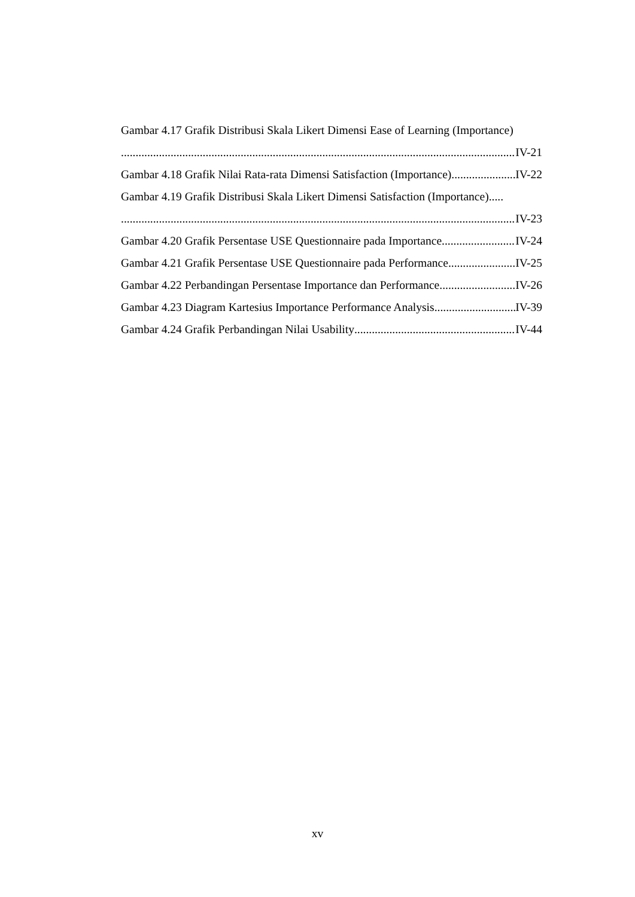Gambar 4.17 Grafik Distribusi Skala Likert Dimensi Ease of Learning (Importance)
IV-21
Gambar 4.18 Grafik Nilai Rata-rata Dimensi Satisfaction (Importance) IV-22
Gambar 4.19 Grafik Distribusi Skala Likert Dimensi Satisfaction (Importance).....
IV-23
Gambar 4.20 Grafik Persentase USE Questionnaire pada Importance IV-24
Gambar 4.21 Grafik Persentase USE Questionnaire pada Performance IV-25
Gambar 4.22 Perbandingan Persentase Importance dan Performance IV-26
Gambar 4.23 Diagram Kartesius Importance Performance Analysis IV-39
Gambar 4.24 Grafik Perbandingan Nilai Usability IV-44
xv